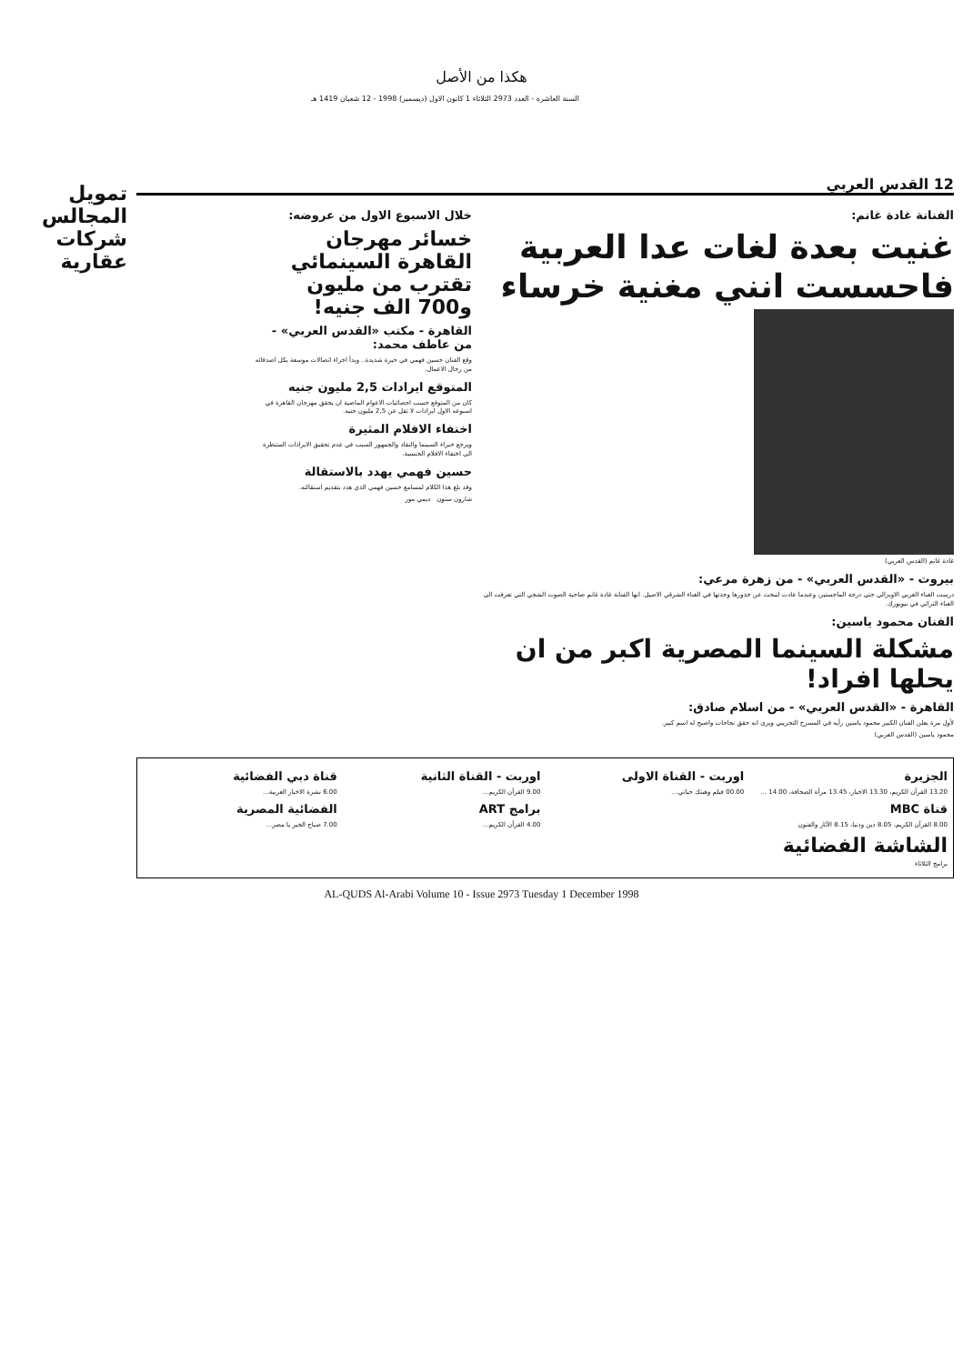هكذا من الأصل
السنة العاشرة - العدد 2973 الثلاثاء 1 كانون الاول (ديسمبر) 1998 - 12 شعبان 1419 هـ
12 القدس العربي
الفنانة غادة غانم:
غنيت بعدة لغات عدا العربية فاحسست انني مغنية خرساء
غادة غانم (القدس العربي)
بيروت - «القدس العربي» - من زهرة مرعي:
درست الغناء الغربي الاوبرالي حتى درجة الماجستير، وعندما عادت لتبحث عن جذورها وجدتها في الغناء الشرقي الاصيل. انها الفنانة غادة غانم صاحبة الصوت الشجي التي تعرفت الى الغناء التراثي في نيويورك.
الفنان محمود ياسين:
مشكلة السينما المصرية اكبر من ان يحلها افراد!
القاهرة - «القدس العربي» - من اسلام صادق:
لأول مرة يعلن الفنان الكبير محمود ياسين رأيه في المسرح التجريبي ويرى انه حقق نجاحات واصبح له اسم كبير.
محمود ياسين (القدس العربي)
خلال الاسبوع الاول من عروضه:
خسائر مهرجان القاهرة السينمائي تقترب من مليون و700 الف جنيه!
القاهرة - مكتب «القدس العربي» - من عاطف محمد:
وقع الفنان حسين فهمي في حيرة شديدة.. وبدأ اجراء اتصالات موسعة بكل اصدقائه من رجال الاعمال.
المتوقع ايرادات 2,5 مليون جنيه
كان من المتوقع حسب احصائيات الاعوام الماضية ان يحقق مهرجان القاهرة في اسبوعه الاول ايرادات لا تقل عن 2,5 مليون جنيه.
اختفاء الافلام المثيرة
ويرجع خبراء السينما والنقاد والجمهور السبب في عدم تحقيق الايرادات المنتظرة الى اختفاء الافلام الجنسية.
حسين فهمي يهدد بالاستقالة
وقد بلغ هذا الكلام لمسامع حسين فهمي الذي هدد بتقديم استقالته.
شارون ستون ديمي مور
الجزيرة
13.20 القرآن الكريم، 13.30 الاخبار، 13.45 مرآة الصحافة، 14.00 ...
قناة MBC
8.00 القرآن الكريم، 8.05 دين ودنيا، 8.15 الآثار والفنون
الشاشة الفضائية
برامج الثلاثاء
اوربت - القناة الاولى
00.00 فيلم وهبتك حياتي...
اوربت - القناة الثانية
9.00 القرآن الكريم...
برامج ART
4.00 القرآن الكريم...
قناة دبي الفضائية
6.00 نشرة الاخبار العربية...
الفضائية المصرية
7.00 صباح الخير يا مصر...
AL-QUDS Al-Arabi Volume 10 - Issue 2973 Tuesday 1 December 1998
تمويل المجالس شركات عقارية